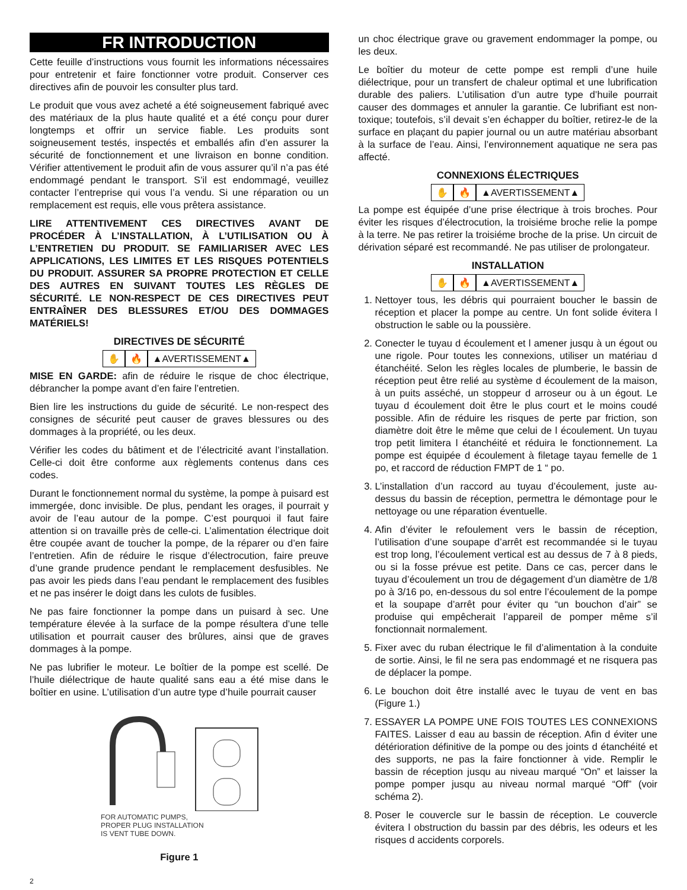FR INTRODUCTION
Cette feuille d’instructions vous fournit les informations nécessaires pour entretenir et faire fonctionner votre produit. Conserver ces directives afin de pouvoir les consulter plus tard.
Le produit que vous avez acheté a été soigneusement fabriqué avec des matériaux de la plus haute qualité et a été conçu pour durer longtemps et offrir un service fiable. Les produits sont soigneusement testés, inspectés et emballés afin d’en assurer la sécurité de fonctionnement et une livraison en bonne condition. Vérifier attentivement le produit afin de vous assurer qu’il n’a pas été endommagé pendant le transport. S’il est endommagé, veuillez contacter l’entreprise qui vous l’a vendu. Si une réparation ou un remplacement est requis, elle vous prêtera assistance.
LIRE ATTENTIVEMENT CES DIRECTIVES AVANT DE PROCÉDER À L’INSTALLATION, À L’UTILISATION OU À L’ENTRETIEN DU PRODUIT. SE FAMILIARISER AVEC LES APPLICATIONS, LES LIMITES ET LES RISQUES POTENTIELS DU PRODUIT. ASSURER SA PROPRE PROTECTION ET CELLE DES AUTRES EN SUIVANT TOUTES LES RÈGLES DE SÉCURITÉ. LE NON-RESPECT DE CES DIRECTIVES PEUT ENTRAÎNER DES BLESSURES ET/OU DES DOMMAGES MATÉRIELS!
DIRECTIVES DE SÉCURITÉ
✋ 🔥 ▲AVERTISSEMENT▲
MISE EN GARDE: afin de réduire le risque de choc électrique, débrancher la pompe avant d’en faire l’entretien.
Bien lire les instructions du guide de sécurité. Le non-respect des consignes de sécurité peut causer de graves blessures ou des dommages à la propriété, ou les deux.
Vérifier les codes du bâtiment et de l’électricité avant l’installation. Celle-ci doit être conforme aux règlements contenus dans ces codes.
Durant le fonctionnement normal du système, la pompe à puisard est immergée, donc invisible. De plus, pendant les orages, il pourrait y avoir de l’eau autour de la pompe. C’est pourquoi il faut faire attention si on travaille près de celle-ci. L’alimentation électrique doit être coupée avant de toucher la pompe, de la réparer ou d’en faire l’entretien. Afin de réduire le risque d’électrocution, faire preuve d’une grande prudence pendant le remplacement desfusibles. Ne pas avoir les pieds dans l’eau pendant le remplacement des fusibles et ne pas insérer le doigt dans les culots de fusibles.
Ne pas faire fonctionner la pompe dans un puisard à sec. Une température élevée à la surface de la pompe résultera d’une telle utilisation et pourrait causer des brûlures, ainsi que de graves dommages à la pompe.
Ne pas lubrifier le moteur. Le boîtier de la pompe est scellé. De l’huile diélectrique de haute qualité sans eau a été mise dans le boîtier en usine. L’utilisation d’un autre type d’huile pourrait causer
FOR AUTOMATIC PUMPS,
PROPER PLUG INSTALLATION
IS VENT TUBE DOWN.
Figure 1
un choc électrique grave ou gravement endommager la pompe, ou les deux.
Le boîtier du moteur de cette pompe est rempli d’une huile diélectrique, pour un transfert de chaleur optimal et une lubrification durable des paliers. L’utilisation d’un autre type d’huile pourrait causer des dommages et annuler la garantie. Ce lubrifiant est non-toxique; toutefois, s’il devait s’en échapper du boîtier, retirez-le de la surface en plaçant du papier journal ou un autre matériau absorbant à la surface de l’eau. Ainsi, l’environnement aquatique ne sera pas affecté.
CONNEXIONS ÉLECTRIQUES
✋ 🔥 ▲AVERTISSEMENT▲
La pompe est équipée d’une prise électrique à trois broches. Pour éviter les risques d’électrocution, la troisiéme broche relie la pompe à la terre. Ne pas retirer la troisiéme broche de la prise. Un circuit de dérivation séparé est recommandé. Ne pas utiliser de prolongateur.
INSTALLATION
✋ 🔥 ▲AVERTISSEMENT▲
1. Nettoyer tous, les débris qui pourraient boucher le bassin de réception et placer la pompe au centre. Un font solide évitera l obstruction le sable ou la poussière.
2. Conecter le tuyau d écoulement et l amener jusqu à un égout ou une rigole. Pour toutes les connexions, utiliser un matériau d étanchéité. Selon les règles locales de plumberie, le bassin de réception peut être relié au système d écoulement de la maison, à un puits asséché, un stoppeur d arroseur ou à un égout. Le tuyau d écoulement doit être le plus court et le moins coudé possible. Afin de réduire les risques de perte par friction, son diamètre doit être le même que celui de l écoulement. Un tuyau trop petit limitera l étanchéité et réduira le fonctionnement. La pompe est équipée d écoulement à filetage tayau femelle de 1 po, et raccord de réduction FMPT de 1 “ po.
3. L’installation d’un raccord au tuyau d’écoulement, juste au-dessus du bassin de réception, permettra le démontage pour le nettoyage ou une réparation éventuelle.
4. Afin d’éviter le refoulement vers le bassin de réception, l’utilisation d’une soupape d’arrêt est recommandée si le tuyau est trop long, l’écoulement vertical est au dessus de 7 à 8 pieds, ou si la fosse prévue est petite. Dans ce cas, percer dans le tuyau d’écoulement un trou de dégagement d’un diamètre de 1/8 po à 3/16 po, en-dessous du sol entre l’écoulement de la pompe et la soupape d’arrêt pour éviter qu “un bouchon d’air” se produise qui empêcherait l’appareil de pomper même s’il fonctionnait normalement.
5. Fixer avec du ruban électrique le fil d’alimentation à la conduite de sortie. Ainsi, le fil ne sera pas endommagé et ne risquera pas de déplacer la pompe.
6. Le bouchon doit être installé avec le tuyau de vent en bas (Figure 1.)
7. ESSAYER LA POMPE UNE FOIS TOUTES LES CONNEXIONS FAITES. Laisser d eau au bassin de réception. Afin d éviter une détérioration définitive de la pompe ou des joints d étanchéité et des supports, ne pas la faire fonctionner à vide. Remplir le bassin de réception jusqu au niveau marqué “On” et laisser la pompe pomper jusqu au niveau normal marqué “Off” (voir schéma 2).
8. Poser le couvercle sur le bassin de réception. Le couvercle évitera l obstruction du bassin par des débris, les odeurs et les risques d accidents corporels.
2